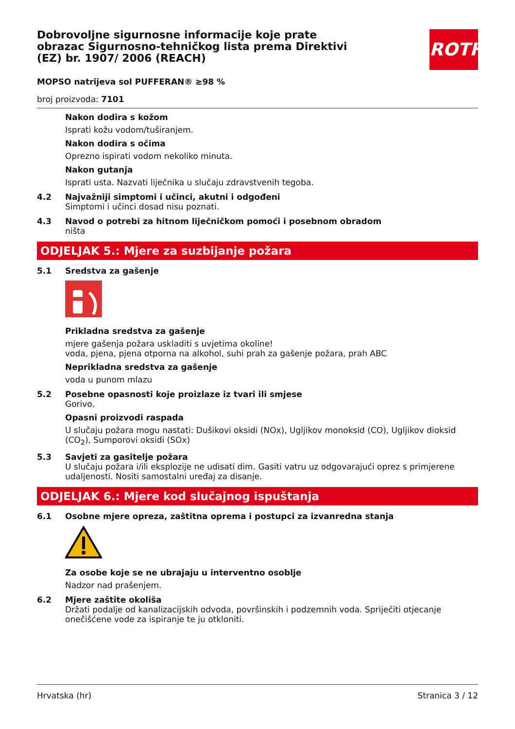ROTH
Dobrovoljne sigurnosne informacije koje prate obrazac Sigurnosno-tehničkog lista prema Direktivi (EZ) br. 1907/ 2006 (REACH)
MOPSO natrijeva sol PUFFERAN® ≥98 %
broj proizvoda: 7101
Nakon dodira s kožom
Isprati kožu vodom/tuširanjem.
Nakon dodira s očima
Oprezno ispirati vodom nekoliko minuta.
Nakon gutanja
Isprati usta. Nazvati liječnika u slučaju zdravstvenih tegoba.
4.2 Najvažniji simptomi i učinci, akutni i odgođeni
Simptomi i učinci dosad nisu poznati.
4.3 Navod o potrebi za hitnom liječničkom pomoći i posebnom obradom
ništa
ODJELJAK 5.: Mjere za suzbijanje požara
5.1 Sredstva za gašenje
Prikladna sredstva za gašenje
mjere gašenja požara uskladiti s uvjetima okoline!
voda, pjena, pjena otporna na alkohol, suhi prah za gašenje požara, prah ABC
Neprikladna sredstva za gašenje
voda u punom mlazu
5.2 Posebne opasnosti koje proizlaze iz tvari ili smjese
Gorivo.
Opasni proizvodi raspada
U slučaju požara mogu nastati: Dušikovi oksidi (NOx), Ugljikov monoksid (CO), Ugljikov dioksid (CO<sub>2</sub>), Sumporovi oksidi (SOx)
5.3 Savjeti za gasitelje požara
U slučaju požara i/ili eksplozije ne udisati dim. Gasiti vatru uz odgovarajući oprez s primjerene udaljenosti. Nositi samostalni uređaj za disanje.
ODJELJAK 6.: Mjere kod slučajnog ispuštanja
6.1 Osobne mjere opreza, zaštitna oprema i postupci za izvanredna stanja
Za osobe koje se ne ubrajaju u interventno osoblje
Nadzor nad prašenjem.
6.2 Mjere zaštite okoliša
Držati podalje od kanalizacijskih odvoda, površinskih i podzemnih voda. Spriječiti otjecanje onečišćene vode za ispiranje te ju otkloniti.
Hrvatska (hr) Stranica 3 / 12